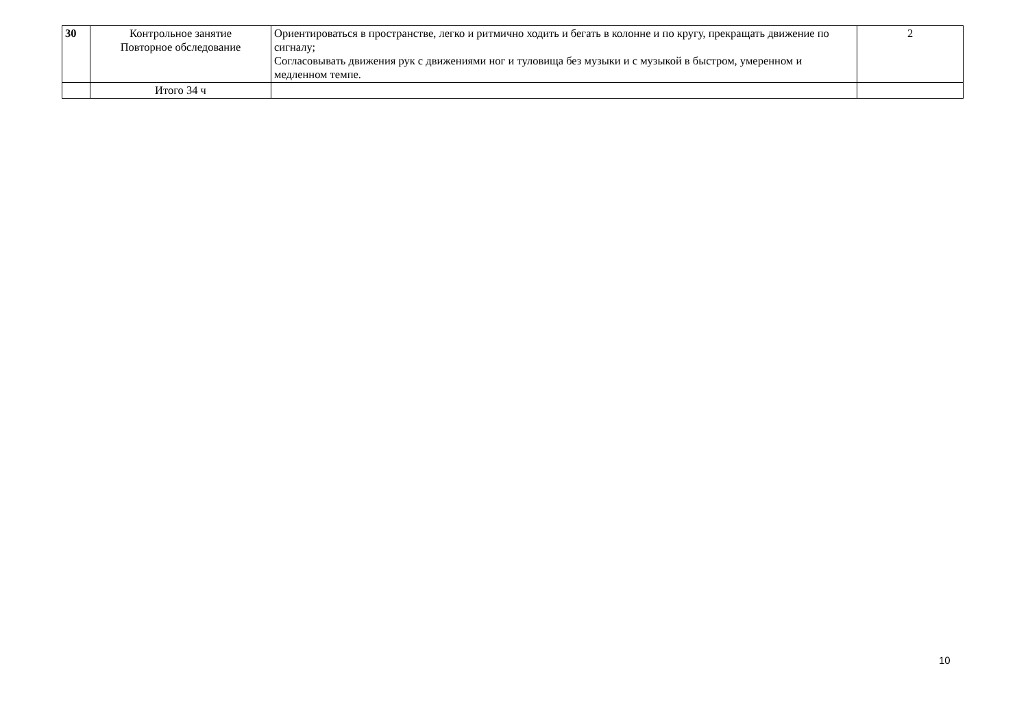| 30 | Контрольное занятие Повторное обследование | Ориентироваться в пространстве, легко и ритмично ходить и бегать в колонне и по кругу, прекращать движение по сигналу; Согласовывать движения рук с движениями ног и туловища без музыки и с музыкой в быстром, умеренном и медленном темпе. | 2 |
| | Итого 34 ч | | |
10